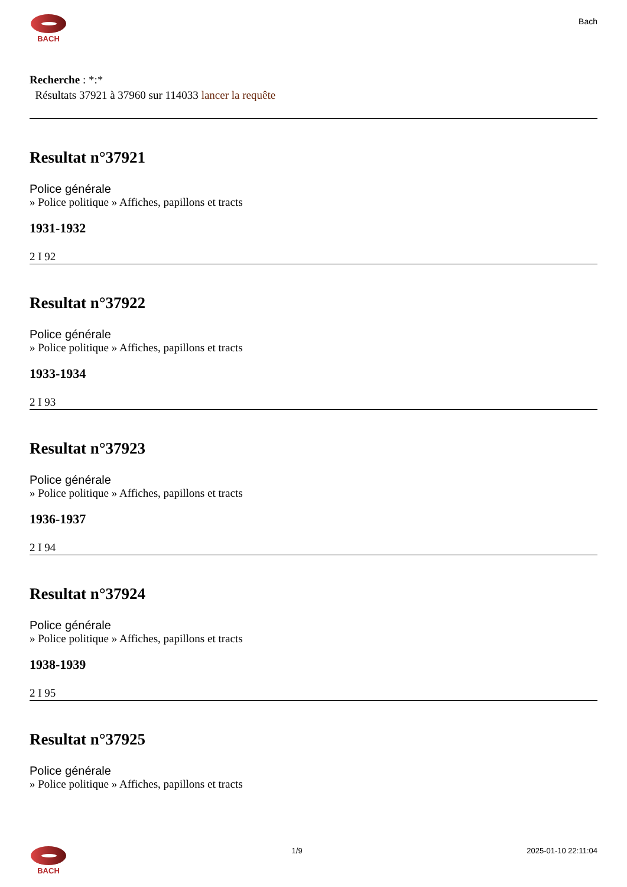BACH
Bach
Recherche : *:*
Résultats 37921 à 37960 sur 114033 lancer la requête
Resultat n°37921
Police générale
» Police politique » Affiches, papillons et tracts
1931-1932
2 I 92
Resultat n°37922
Police générale
» Police politique » Affiches, papillons et tracts
1933-1934
2 I 93
Resultat n°37923
Police générale
» Police politique » Affiches, papillons et tracts
1936-1937
2 I 94
Resultat n°37924
Police générale
» Police politique » Affiches, papillons et tracts
1938-1939
2 I 95
Resultat n°37925
Police générale
» Police politique » Affiches, papillons et tracts
BACH 1/9 2025-01-10 22:11:04